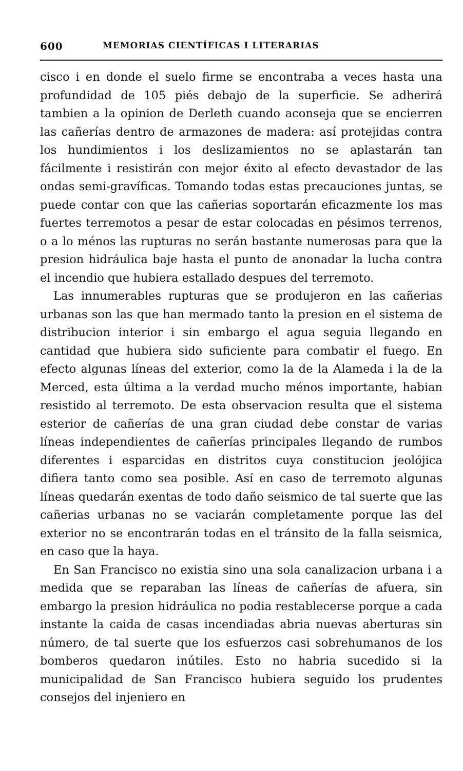600 MEMORIAS CIENTÍFICAS I LITERARIAS
cisco i en donde el suelo firme se encontraba a veces hasta una profundidad de 105 piés debajo de la superficie. Se adherirá tambien a la opinion de Derleth cuando aconseja que se encierren las cañerías dentro de armazones de madera: así protejidas contra los hundimientos i los deslizamientos no se aplastarán tan fácilmente i resistirán con mejor éxito al efecto devastador de las ondas semi-gravíficas. Tomando todas estas precauciones juntas, se puede contar con que las cañerias soportarán eficazmente los mas fuertes terremotos a pesar de estar colocadas en pésimos terrenos, o a lo ménos las rupturas no serán bastante numerosas para que la presion hidráulica baje hasta el punto de anonadar la lucha contra el incendio que hubiera estallado despues del terremoto.
Las innumerables rupturas que se produjeron en las cañerias urbanas son las que han mermado tanto la presion en el sistema de distribucion interior i sin embargo el agua seguia llegando en cantidad que hubiera sido suficiente para combatir el fuego. En efecto algunas líneas del exterior, como la de la Alameda i la de la Merced, esta última a la verdad mucho ménos importante, habian resistido al terremoto. De esta observacion resulta que el sistema esterior de cañerías de una gran ciudad debe constar de varias líneas independientes de cañerías principales llegando de rumbos diferentes i esparcidas en distritos cuya constitucion jeolójica difiera tanto como sea posible. Así en caso de terremoto algunas líneas quedarán exentas de todo daño seismico de tal suerte que las cañerias urbanas no se vaciarán completamente porque las del exterior no se encontrarán todas en el tránsito de la falla seismica, en caso que la haya.
En San Francisco no existia sino una sola canalizacion urbana i a medida que se reparaban las líneas de cañerías de afuera, sin embargo la presion hidráulica no podia restablecerse porque a cada instante la caida de casas incendiadas abria nuevas aberturas sin número, de tal suerte que los esfuerzos casi sobrehumanos de los bomberos quedaron inútiles. Esto no habria sucedido si la municipalidad de San Francisco hubiera seguido los prudentes consejos del injeniero en